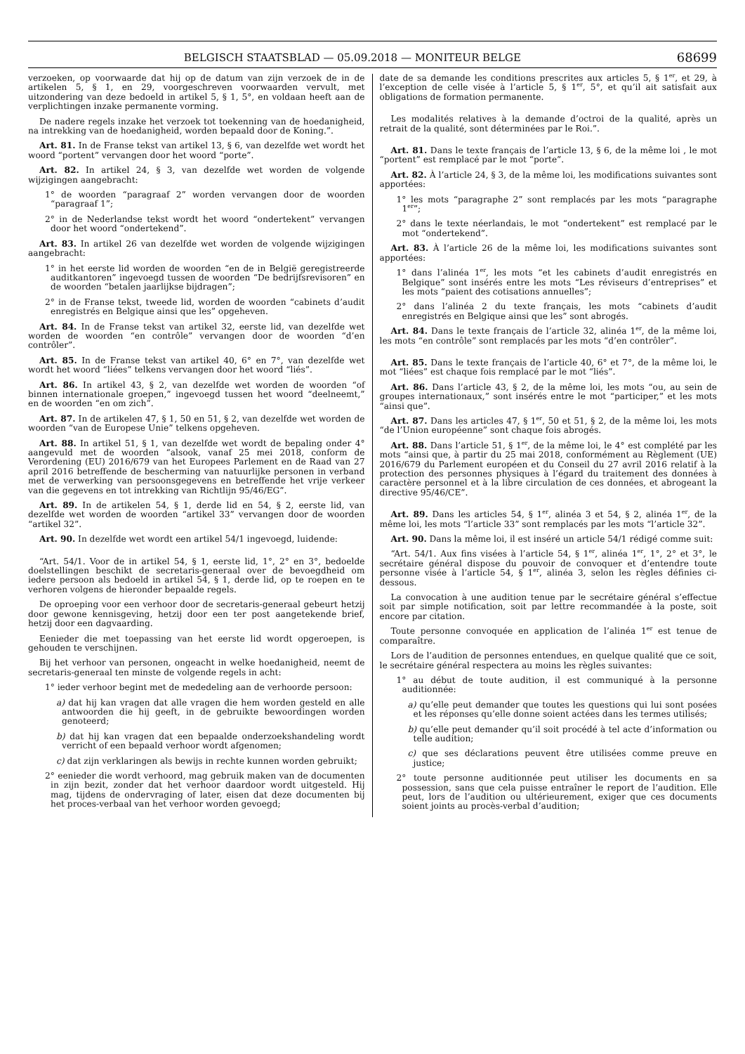BELGISCH STAATSBLAD — 05.09.2018 — MONITEUR BELGE 68699
verzoeken, op voorwaarde dat hij op de datum van zijn verzoek de in de artikelen 5, § 1, en 29, voorgeschreven voorwaarden vervult, met uitzondering van deze bedoeld in artikel 5, § 1, 5°, en voldaan heeft aan de verplichtingen inzake permanente vorming.
De nadere regels inzake het verzoek tot toekenning van de hoedanigheid, na intrekking van de hoedanigheid, worden bepaald door de Koning.”.
Art. 81. In de Franse tekst van artikel 13, § 6, van dezelfde wet wordt het woord “portent” vervangen door het woord “porte”.
Art. 82. In artikel 24, § 3, van dezelfde wet worden de volgende wijzigingen aangebracht:
1° de woorden “paragraaf 2” worden vervangen door de woorden “paragraaf 1”;
2° in de Nederlandse tekst wordt het woord “ondertekent” vervangen door het woord “ondertekend”.
Art. 83. In artikel 26 van dezelfde wet worden de volgende wijzigingen aangebracht:
1° in het eerste lid worden de woorden “en de in België geregistreerde auditkantoren” ingevoegd tussen de woorden “De bedrijfsrevisoren” en de woorden “betalen jaarlijkse bijdragen”;
2° in de Franse tekst, tweede lid, worden de woorden “cabinets d’audit enregistrés en Belgique ainsi que les” opgeheven.
Art. 84. In de Franse tekst van artikel 32, eerste lid, van dezelfde wet worden de woorden “en contrôle” vervangen door de woorden “d’en contrôler”.
Art. 85. In de Franse tekst van artikel 40, 6° en 7°, van dezelfde wet wordt het woord “liées” telkens vervangen door het woord “liés”.
Art. 86. In artikel 43, § 2, van dezelfde wet worden de woorden “of binnen internationale groepen,” ingevoegd tussen het woord “deelneemt,” en de woorden “en om zich”.
Art. 87. In de artikelen 47, § 1, 50 en 51, § 2, van dezelfde wet worden de woorden “van de Europese Unie” telkens opgeheven.
Art. 88. In artikel 51, § 1, van dezelfde wet wordt de bepaling onder 4° aangevuld met de woorden “alsook, vanaf 25 mei 2018, conform de Verordening (EU) 2016/679 van het Europees Parlement en de Raad van 27 april 2016 betreffende de bescherming van natuurlijke personen in verband met de verwerking van persoonsgegevens en betreffende het vrije verkeer van die gegevens en tot intrekking van Richtlijn 95/46/EG”.
Art. 89. In de artikelen 54, § 1, derde lid en 54, § 2, eerste lid, van dezelfde wet worden de woorden “artikel 33” vervangen door de woorden “artikel 32”.
Art. 90. In dezelfde wet wordt een artikel 54/1 ingevoegd, luidende:
“Art. 54/1. Voor de in artikel 54, § 1, eerste lid, 1°, 2° en 3°, bedoelde doelstellingen beschikt de secretaris-generaal over de bevoegdheid om iedere persoon als bedoeld in artikel 54, § 1, derde lid, op te roepen en te verhoren volgens de hieronder bepaalde regels.
De oproeping voor een verhoor door de secretaris-generaal gebeurt hetzij door gewone kennisgeving, hetzij door een ter post aangetekende brief, hetzij door een dagvaarding.
Eenieder die met toepassing van het eerste lid wordt opgeroepen, is gehouden te verschijnen.
Bij het verhoor van personen, ongeacht in welke hoedanigheid, neemt de secretaris-generaal ten minste de volgende regels in acht:
1° ieder verhoor begint met de mededeling aan de verhoorde persoon:
a) dat hij kan vragen dat alle vragen die hem worden gesteld en alle antwoorden die hij geeft, in de gebruikte bewoordingen worden genoteerd;
b) dat hij kan vragen dat een bepaalde onderzoekshandeling wordt verricht of een bepaald verhoor wordt afgenomen;
c) dat zijn verklaringen als bewijs in rechte kunnen worden gebruikt;
2° eenieder die wordt verhoord, mag gebruik maken van de documenten in zijn bezit, zonder dat het verhoor daardoor wordt uitgesteld. Hij mag, tijdens de ondervraging of later, eisen dat deze documenten bij het proces-verbaal van het verhoor worden gevoegd;
date de sa demande les conditions prescrites aux articles 5, § 1<sup>er</sup>, et 29, à l’exception de celle visée à l’article 5, § 1<sup>er</sup>, 5°, et qu’il ait satisfait aux obligations de formation permanente.
Les modalités relatives à la demande d’octroi de la qualité, après un retrait de la qualité, sont déterminées par le Roi.”.
Art. 81. Dans le texte français de l’article 13, § 6, de la même loi , le mot “portent” est remplacé par le mot “porte”.
Art. 82. À l’article 24, § 3, de la même loi, les modifications suivantes sont apportées:
1° les mots “paragraphe 2” sont remplacés par les mots “paragraphe 1<sup>er</sup>”;
2° dans le texte néerlandais, le mot “ondertekent” est remplacé par le mot “ondertekend”.
Art. 83. À l’article 26 de la même loi, les modifications suivantes sont apportées:
1° dans l’alinéa 1<sup>er</sup>, les mots “et les cabinets d’audit enregistrés en Belgique” sont insérés entre les mots “Les réviseurs d’entreprises” et les mots “paient des cotisations annuelles”;
2° dans l’alinéa 2 du texte français, les mots “cabinets d’audit enregistrés en Belgique ainsi que les” sont abrogés.
Art. 84. Dans le texte français de l’article 32, alinéa 1<sup>er</sup>, de la même loi, les mots “en contrôle” sont remplacés par les mots “d’en contrôler”.
Art. 85. Dans le texte français de l’article 40, 6° et 7°, de la même loi, le mot “liées” est chaque fois remplacé par le mot “liés”.
Art. 86. Dans l’article 43, § 2, de la même loi, les mots “ou, au sein de groupes internationaux,” sont insérés entre le mot “participer,” et les mots “ainsi que”.
Art. 87. Dans les articles 47, § 1<sup>er</sup>, 50 et 51, § 2, de la même loi, les mots “de l’Union européenne” sont chaque fois abrogés.
Art. 88. Dans l’article 51, § 1<sup>er</sup>, de la même loi, le 4° est complété par les mots “ainsi que, à partir du 25 mai 2018, conformément au Règlement (UE) 2016/679 du Parlement européen et du Conseil du 27 avril 2016 relatif à la protection des personnes physiques à l’égard du traitement des données à caractère personnel et à la libre circulation de ces données, et abrogeant la directive 95/46/CE”.
Art. 89. Dans les articles 54, § 1<sup>er</sup>, alinéa 3 et 54, § 2, alinéa 1<sup>er</sup>, de la même loi, les mots “l’article 33” sont remplacés par les mots “l’article 32”.
Art. 90. Dans la même loi, il est inséré un article 54/1 rédigé comme suit:
“Art. 54/1. Aux fins visées à l’article 54, § 1<sup>er</sup>, alinéa 1<sup>er</sup>, 1°, 2° et 3°, le secrétaire général dispose du pouvoir de convoquer et d’entendre toute personne visée à l’article 54, § 1<sup>er</sup>, alinéa 3, selon les règles définies ci-dessous.
La convocation à une audition tenue par le secrétaire général s’effectue soit par simple notification, soit par lettre recommandée à la poste, soit encore par citation.
Toute personne convoquée en application de l’alinéa 1<sup>er</sup> est tenue de comparaître.
Lors de l’audition de personnes entendues, en quelque qualité que ce soit, le secrétaire général respectera au moins les règles suivantes:
1° au début de toute audition, il est communiqué à la personne auditionnée:
a) qu’elle peut demander que toutes les questions qui lui sont posées et les réponses qu’elle donne soient actées dans les termes utilisés;
b) qu’elle peut demander qu’il soit procédé à tel acte d’information ou telle audition;
c) que ses déclarations peuvent être utilisées comme preuve en justice;
2° toute personne auditionnée peut utiliser les documents en sa possession, sans que cela puisse entraîner le report de l’audition. Elle peut, lors de l’audition ou ultérieurement, exiger que ces documents soient joints au procès-verbal d’audition;